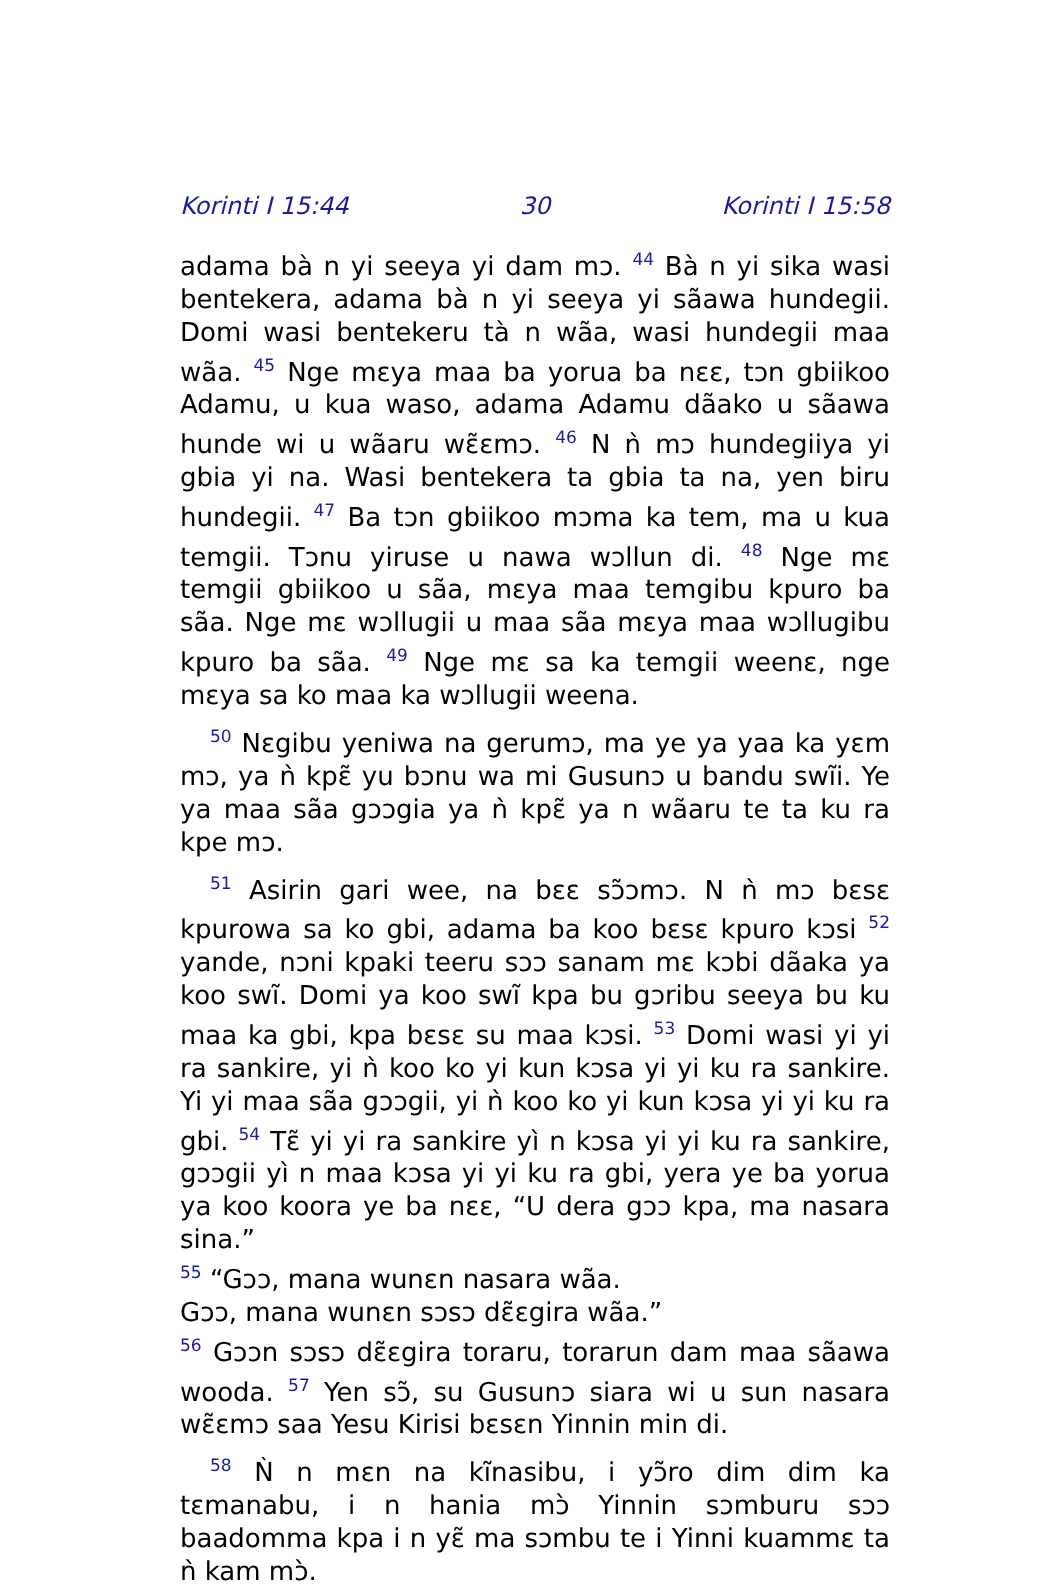Korinti I 15:44 30 Korinti I 15:58
adama bà n yi seeya yi dam mɔ. <sup>44</sup> Bà n yi sika wasi bentekera, adama bà n yi seeya yi sãawa hundegii. Domi wasi bentekeru tà n wãa, wasi hundegii maa wãa. <sup>45</sup> Nge mɛya maa ba yorua ba nɛɛ, tɔn gbiikoo Adamu, u kua waso, adama Adamu dãako u sãawa hunde wi u wãaru wɛ̃ɛmɔ. <sup>46</sup> N ǹ mɔ hundegiiya yi gbia yi na. Wasi bentekera ta gbia ta na, yen biru hundegii. <sup>47</sup> Ba tɔn gbiikoo mɔma ka tem, ma u kua temgii. Tɔnu yiruse u nawa wɔllun di. <sup>48</sup> Nge mɛ temgii gbiikoo u sãa, mɛya maa temgibu kpuro ba sãa. Nge mɛ wɔllugii u maa sãa mɛya maa wɔllugibu kpuro ba sãa. <sup>49</sup> Nge mɛ sa ka temgii weenɛ, nge mɛya sa ko maa ka wɔllugii weena.
<sup>50</sup> Nɛgibu yeniwa na gerumɔ, ma ye ya yaa ka yɛm mɔ, ya ǹ kpɛ̃ yu bɔnu wa mi Gusunɔ u bandu swĩi. Ye ya maa sãa gɔɔgia ya ǹ kpɛ̃ ya n wãaru te ta ku ra kpe mɔ.
<sup>51</sup> Asirin gari wee, na bɛɛ sɔ̃ɔmɔ. N ǹ mɔ bɛsɛ kpurowa sa ko gbi, adama ba koo bɛsɛ kpuro kɔsi <sup>52</sup> yande, nɔni kpaki teeru sɔɔ sanam mɛ kɔbi dãaka ya koo swĩ. Domi ya koo swĩ kpa bu gɔribu seeya bu ku maa ka gbi, kpa bɛsɛ su maa kɔsi. <sup>53</sup> Domi wasi yi yi ra sankire, yi ǹ koo ko yi kun kɔsa yi yi ku ra sankire. Yi yi maa sãa gɔɔgii, yi ǹ koo ko yi kun kɔsa yi yi ku ra gbi. <sup>54</sup> Tɛ̃ yi yi ra sankire yì n kɔsa yi yi ku ra sankire, gɔɔgii yì n maa kɔsa yi yi ku ra gbi, yera ye ba yorua ya koo koora ye ba nɛɛ, “U dera gɔɔ kpa, ma nasara sina.”
<sup>55</sup> “Gɔɔ, mana wunɛn nasara wãa.
Gɔɔ, mana wunɛn sɔsɔ dɛ̃ɛgira wãa.”
<sup>56</sup> Gɔɔn sɔsɔ dɛ̃ɛgira toraru, torarun dam maa sãawa wooda. <sup>57</sup> Yen sɔ̃, su Gusunɔ siara wi u sun nasara wɛ̃ɛmɔ saa Yesu Kirisi bɛsɛn Yinnin min di.
<sup>58</sup> Ǹ n mɛn na kĩnasibu, i yɔ̃ro dim dim ka tɛmanabu, i n hania mɔ̀ Yinnin sɔmburu sɔɔ baadomma kpa i n yɛ̃ ma sɔmbu te i Yinni kuammɛ ta ǹ kam mɔ̀.